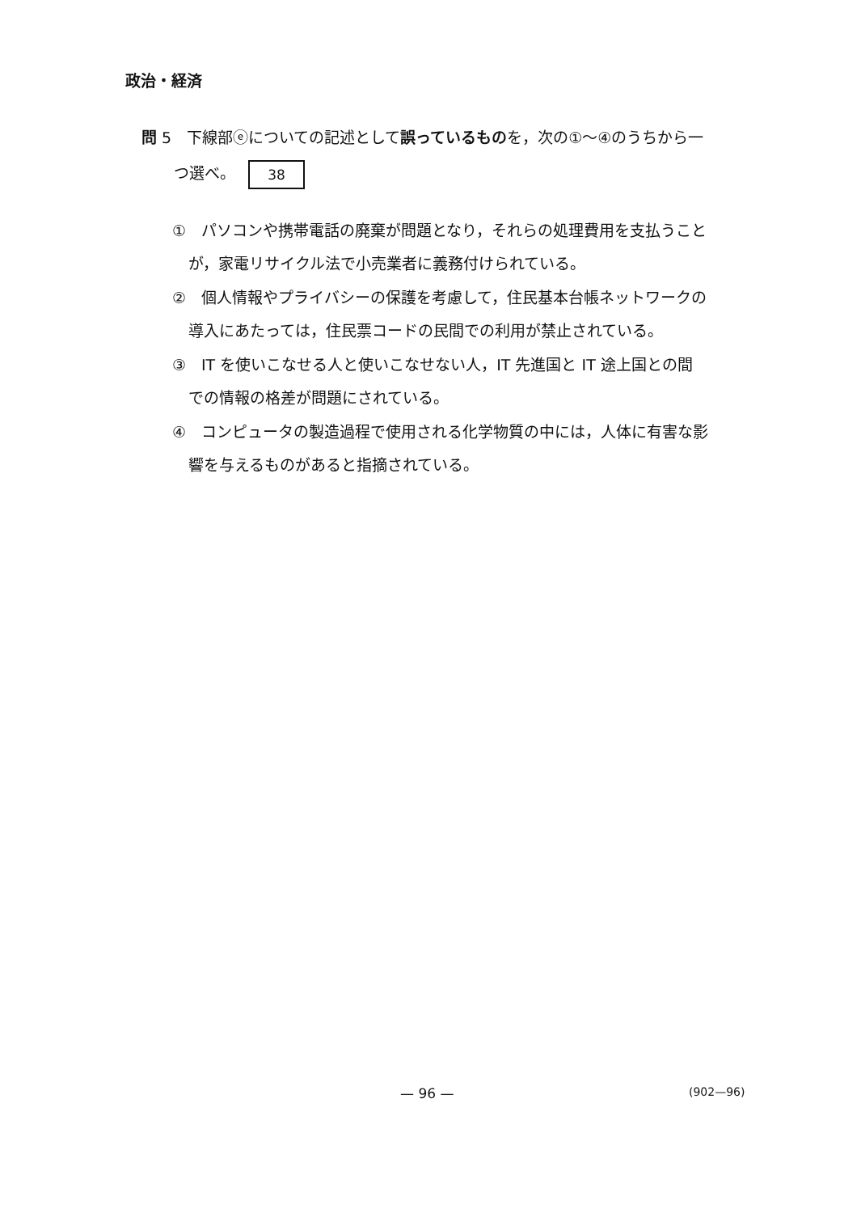政治・経済
問 5　下線部ⓔについての記述として誤っているものを，次の①～④のうちから一
つ選べ。 38
① パソコンや携帯電話の廃棄が問題となり，それらの処理費用を支払うこと
が，家電リサイクル法で小売業者に義務付けられている。
② 個人情報やプライバシーの保護を考慮して，住民基本台帳ネットワークの
導入にあたっては，住民票コードの民間での利用が禁止されている。
③ IT を使いこなせる人と使いこなせない人，IT 先進国と IT 途上国との間
での情報の格差が問題にされている。
④ コンピュータの製造過程で使用される化学物質の中には，人体に有害な影
響を与えるものがあると指摘されている。
— 96 — (902—96)